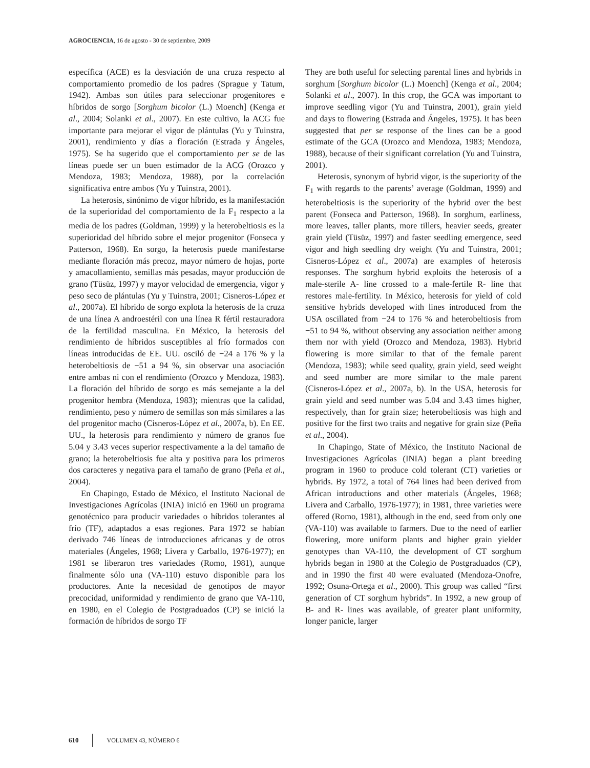AGROCIENCIA, 16 de agosto - 30 de septiembre, 2009
específica (ACE) es la desviación de una cruza respecto al comportamiento promedio de los padres (Sprague y Tatum, 1942). Ambas son útiles para seleccionar progenitores e híbridos de sorgo [Sorghum bicolor (L.) Moench] (Kenga et al., 2004; Solanki et al., 2007). En este cultivo, la ACG fue importante para mejorar el vigor de plántulas (Yu y Tuinstra, 2001), rendimiento y días a floración (Estrada y Ángeles, 1975). Se ha sugerido que el comportamiento per se de las líneas puede ser un buen estimador de la ACG (Orozco y Mendoza, 1983; Mendoza, 1988), por la correlación significativa entre ambos (Yu y Tuinstra, 2001).
La heterosis, sinónimo de vigor híbrido, es la manifestación de la superioridad del comportamiento de la F<sub>1</sub> respecto a la media de los padres (Goldman, 1999) y la heterobeltiosis es la superioridad del híbrido sobre el mejor progenitor (Fonseca y Patterson, 1968). En sorgo, la heterosis puede manifestarse mediante floración más precoz, mayor número de hojas, porte y amacollamiento, semillas más pesadas, mayor producción de grano (Tüsüz, 1997) y mayor velocidad de emergencia, vigor y peso seco de plántulas (Yu y Tuinstra, 2001; Cisneros-López et al., 2007a). El híbrido de sorgo explota la heterosis de la cruza de una línea A androestéril con una línea R fértil restauradora de la fertilidad masculina. En México, la heterosis del rendimiento de híbridos susceptibles al frío formados con líneas introducidas de EE. UU. osciló de −24 a 176 % y la heterobeltiosis de −51 a 94 %, sin observar una asociación entre ambas ni con el rendimiento (Orozco y Mendoza, 1983). La floración del híbrido de sorgo es más semejante a la del progenitor hembra (Mendoza, 1983); mientras que la calidad, rendimiento, peso y número de semillas son más similares a las del progenitor macho (Cisneros-López et al., 2007a, b). En EE. UU., la heterosis para rendimiento y número de granos fue 5.04 y 3.43 veces superior respectivamente a la del tamaño de grano; la heterobeltiosis fue alta y positiva para los primeros dos caracteres y negativa para el tamaño de grano (Peña et al., 2004).
En Chapingo, Estado de México, el Instituto Nacional de Investigaciones Agrícolas (INIA) inició en 1960 un programa genotécnico para producir variedades o híbridos tolerantes al frío (TF), adaptados a esas regiones. Para 1972 se habían derivado 746 líneas de introducciones africanas y de otros materiales (Ángeles, 1968; Livera y Carballo, 1976-1977); en 1981 se liberaron tres variedades (Romo, 1981), aunque finalmente sólo una (VA-110) estuvo disponible para los productores. Ante la necesidad de genotipos de mayor precocidad, uniformidad y rendimiento de grano que VA-110, en 1980, en el Colegio de Postgraduados (CP) se inició la formación de híbridos de sorgo TF
They are both useful for selecting parental lines and hybrids in sorghum [Sorghum bicolor (L.) Moench] (Kenga et al., 2004; Solanki et al., 2007). In this crop, the GCA was important to improve seedling vigor (Yu and Tuinstra, 2001), grain yield and days to flowering (Estrada and Ángeles, 1975). It has been suggested that per se response of the lines can be a good estimate of the GCA (Orozco and Mendoza, 1983; Mendoza, 1988), because of their significant correlation (Yu and Tuinstra, 2001).
Heterosis, synonym of hybrid vigor, is the superiority of the F<sub>1</sub> with regards to the parents’ average (Goldman, 1999) and heterobeltiosis is the superiority of the hybrid over the best parent (Fonseca and Patterson, 1968). In sorghum, earliness, more leaves, taller plants, more tillers, heavier seeds, greater grain yield (Tüsüz, 1997) and faster seedling emergence, seed vigor and high seedling dry weight (Yu and Tuinstra, 2001; Cisneros-López et al., 2007a) are examples of heterosis responses. The sorghum hybrid exploits the heterosis of a male-sterile A- line crossed to a male-fertile R- line that restores male-fertility. In México, heterosis for yield of cold sensitive hybrids developed with lines introduced from the USA oscillated from −24 to 176 % and heterobeltiosis from −51 to 94 %, without observing any association neither among them nor with yield (Orozco and Mendoza, 1983). Hybrid flowering is more similar to that of the female parent (Mendoza, 1983); while seed quality, grain yield, seed weight and seed number are more similar to the male parent (Cisneros-López et al., 2007a, b). In the USA, heterosis for grain yield and seed number was 5.04 and 3.43 times higher, respectively, than for grain size; heterobeltiosis was high and positive for the first two traits and negative for grain size (Peña et al., 2004).
In Chapingo, State of México, the Instituto Nacional de Investigaciones Agrícolas (INIA) began a plant breeding program in 1960 to produce cold tolerant (CT) varieties or hybrids. By 1972, a total of 764 lines had been derived from African introductions and other materials (Ángeles, 1968; Livera and Carballo, 1976-1977); in 1981, three varieties were offered (Romo, 1981), although in the end, seed from only one (VA-110) was available to farmers. Due to the need of earlier flowering, more uniform plants and higher grain yielder genotypes than VA-110, the development of CT sorghum hybrids began in 1980 at the Colegio de Postgraduados (CP), and in 1990 the first 40 were evaluated (Mendoza-Onofre, 1992; Osuna-Ortega et al., 2000). This group was called “first generation of CT sorghum hybrids”. In 1992, a new group of B- and R- lines was available, of greater plant uniformity, longer panicle, larger
610 VOLUMEN 43, NÚMERO 6